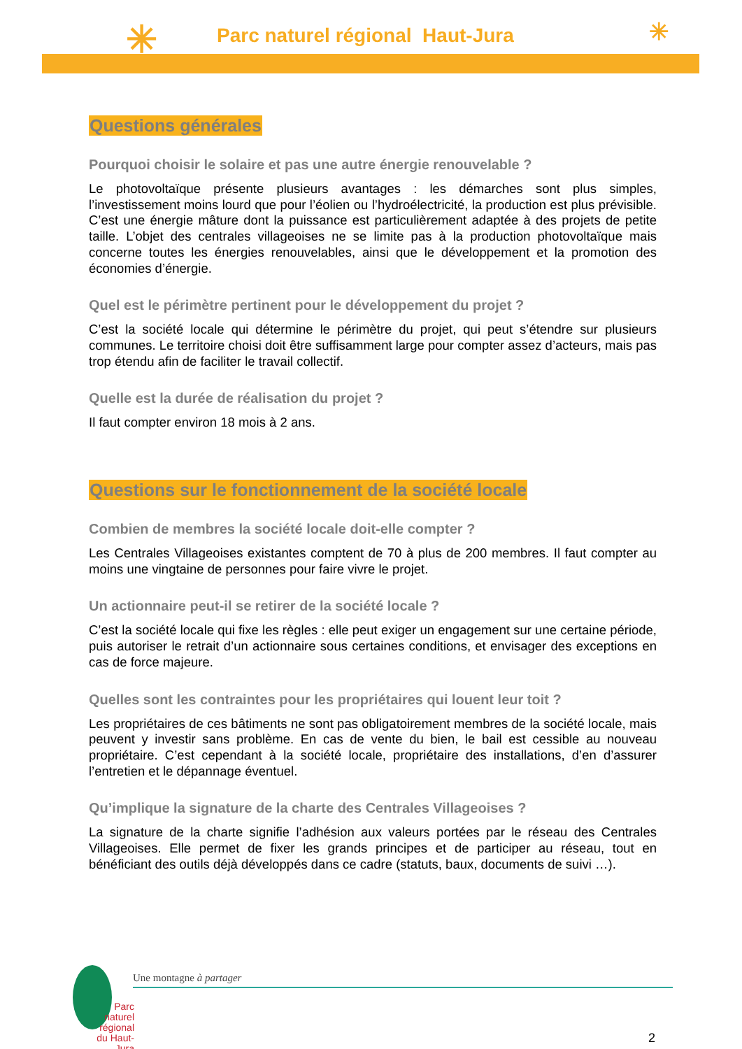✳
Parc naturel régional Haut-Jura
✳
Questions générales
Pourquoi choisir le solaire et pas une autre énergie renouvelable ?
Le photovoltaïque présente plusieurs avantages : les démarches sont plus simples, l’investissement moins lourd que pour l’éolien ou l’hydroélectricité, la production est plus prévisible. C’est une énergie mâture dont la puissance est particulièrement adaptée à des projets de petite taille. L’objet des centrales villageoises ne se limite pas à la production photovoltaïque mais concerne toutes les énergies renouvelables, ainsi que le développement et la promotion des économies d’énergie.
Quel est le périmètre pertinent pour le développement du projet ?
C’est la société locale qui détermine le périmètre du projet, qui peut s’étendre sur plusieurs communes. Le territoire choisi doit être suffisamment large pour compter assez d’acteurs, mais pas trop étendu afin de faciliter le travail collectif.
Quelle est la durée de réalisation du projet ?
Il faut compter environ 18 mois à 2 ans.
Questions sur le fonctionnement de la société locale
Combien de membres la société locale doit-elle compter ?
Les Centrales Villageoises existantes comptent de 70 à plus de 200 membres. Il faut compter au moins une vingtaine de personnes pour faire vivre le projet.
Un actionnaire peut-il se retirer de la société locale ?
C’est la société locale qui fixe les règles : elle peut exiger un engagement sur une certaine période, puis autoriser le retrait d’un actionnaire sous certaines conditions, et envisager des exceptions en cas de force majeure.
Quelles sont les contraintes pour les propriétaires qui louent leur toit ?
Les propriétaires de ces bâtiments ne sont pas obligatoirement membres de la société locale, mais peuvent y investir sans problème. En cas de vente du bien, le bail est cessible au nouveau propriétaire. C’est cependant à la société locale, propriétaire des installations, d’en d’assurer l’entretien et le dépannage éventuel.
Qu’implique la signature de la charte des Centrales Villageoises ?
La signature de la charte signifie l’adhésion aux valeurs portées par le réseau des Centrales Villageoises. Elle permet de fixer les grands principes et de participer au réseau, tout en bénéficiant des outils déjà développés dans ce cadre (statuts, baux, documents de suivi …).
Une montagne à partager
Parc
naturel
régional
du Haut-Jura
2